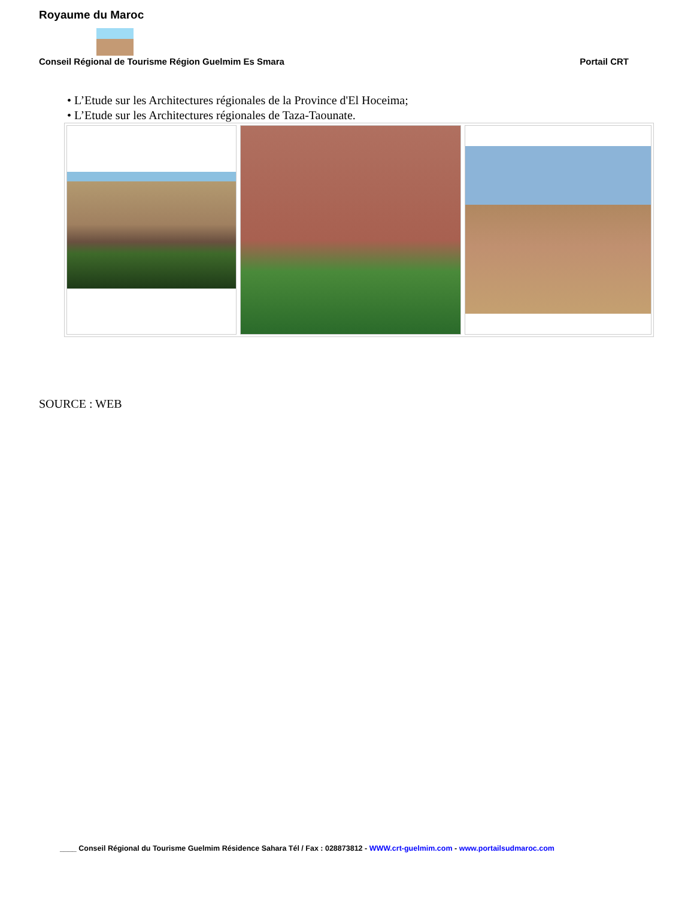Royaume du Maroc
Conseil Régional de Tourisme Région Guelmim Es Smara Portail CRT
• L’Etude sur les Architectures régionales de la Province d'El Hoceima;
• L’Etude sur les Architectures régionales de Taza-Taounate.
SOURCE : WEB
____ Conseil Régional du Tourisme Guelmim Résidence Sahara Tél / Fax : 028873812 - WWW.crt-guelmim.com - www.portailsudmaroc.com